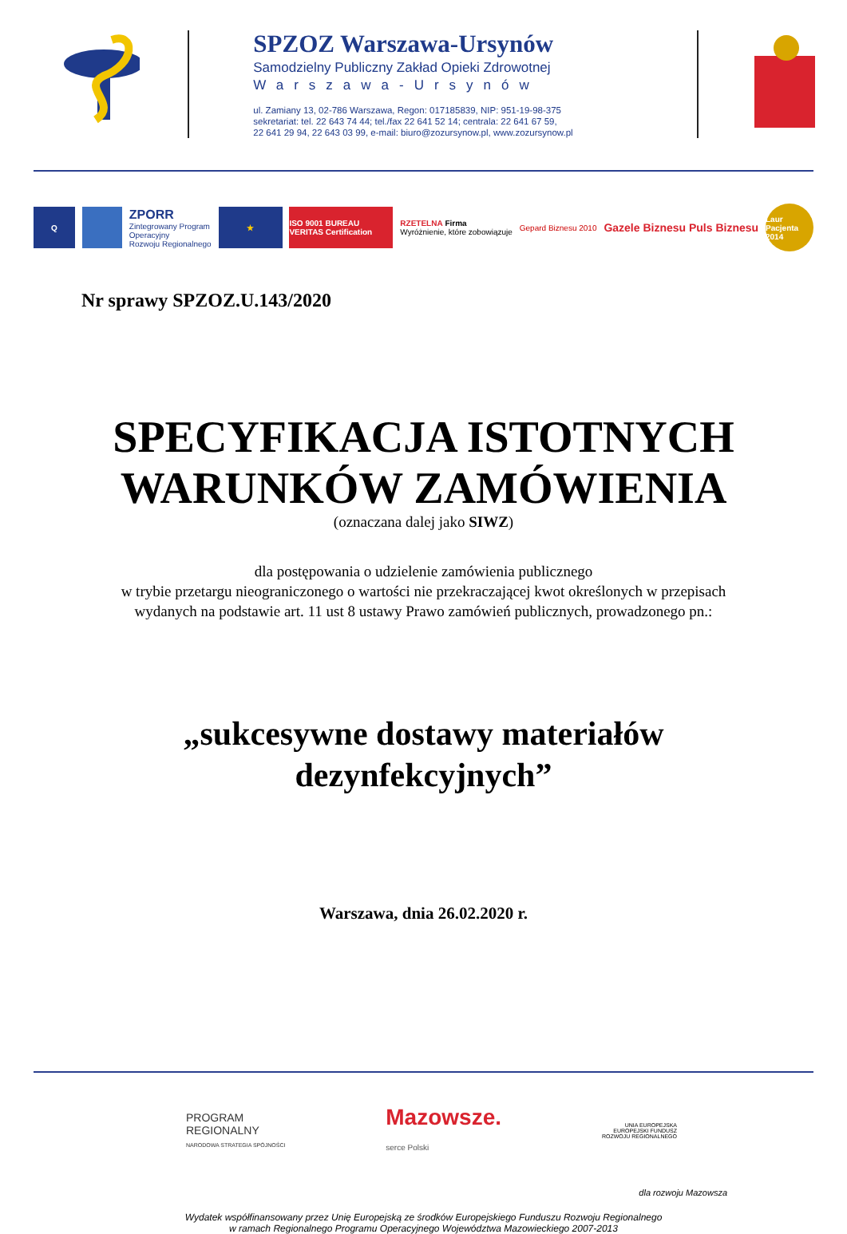SPZOZ Warszawa-Ursynów
Samodzielny Publiczny Zakład Opieki Zdrowotnej
Warszawa-Ursynów
ul. Zamiany 13, 02-786 Warszawa, Regon: 017185839, NIP: 951-19-98-375
sekretariat: tel. 22 643 74 44; tel./fax 22 641 52 14; centrala: 22 641 67 59,
22 641 29 94, 22 643 03 99, e-mail: biuro@zozursynow.pl, www.zozursynow.pl
Q
ZPORR
Zintegrowany Program
Operacyjny
Rozwoju Regionalnego
★
ISO 9001 BUREAU VERITAS Certification
RZETELNA Firma
Wyróżnienie, które zobowiązuje
Gepard Biznesu 2010
Gazele Biznesu Puls Biznesu
Laur Pacjenta 2014
Nr sprawy SPZOZ.U.143/2020
SPECYFIKACJA ISTOTNYCH
WARUNKÓW ZAMÓWIENIA
(oznaczana dalej jako SIWZ)
dla postępowania o udzielenie zamówienia publicznego
w trybie przetargu nieograniczonego o wartości nie przekraczającej kwot określonych w przepisach
wydanych na podstawie art. 11 ust 8 ustawy Prawo zamówień publicznych, prowadzonego pn.:
„sukcesywne dostawy materiałów
dezynfekcyjnych”
Warszawa, dnia 26.02.2020 r.
PROGRAM
REGIONALNY
NARODOWA STRATEGIA SPÓJNOŚCI
Mazowsze.
serce Polski
UNIA EUROPEJSKA
EUROPEJSKI FUNDUSZ
ROZWOJU REGIONALNEGO
dla rozwoju Mazowsza
Wydatek współfinansowany przez Unię Europejską ze środków Europejskiego Funduszu Rozwoju Regionalnego
w ramach Regionalnego Programu Operacyjnego Województwa Mazowieckiego 2007-2013